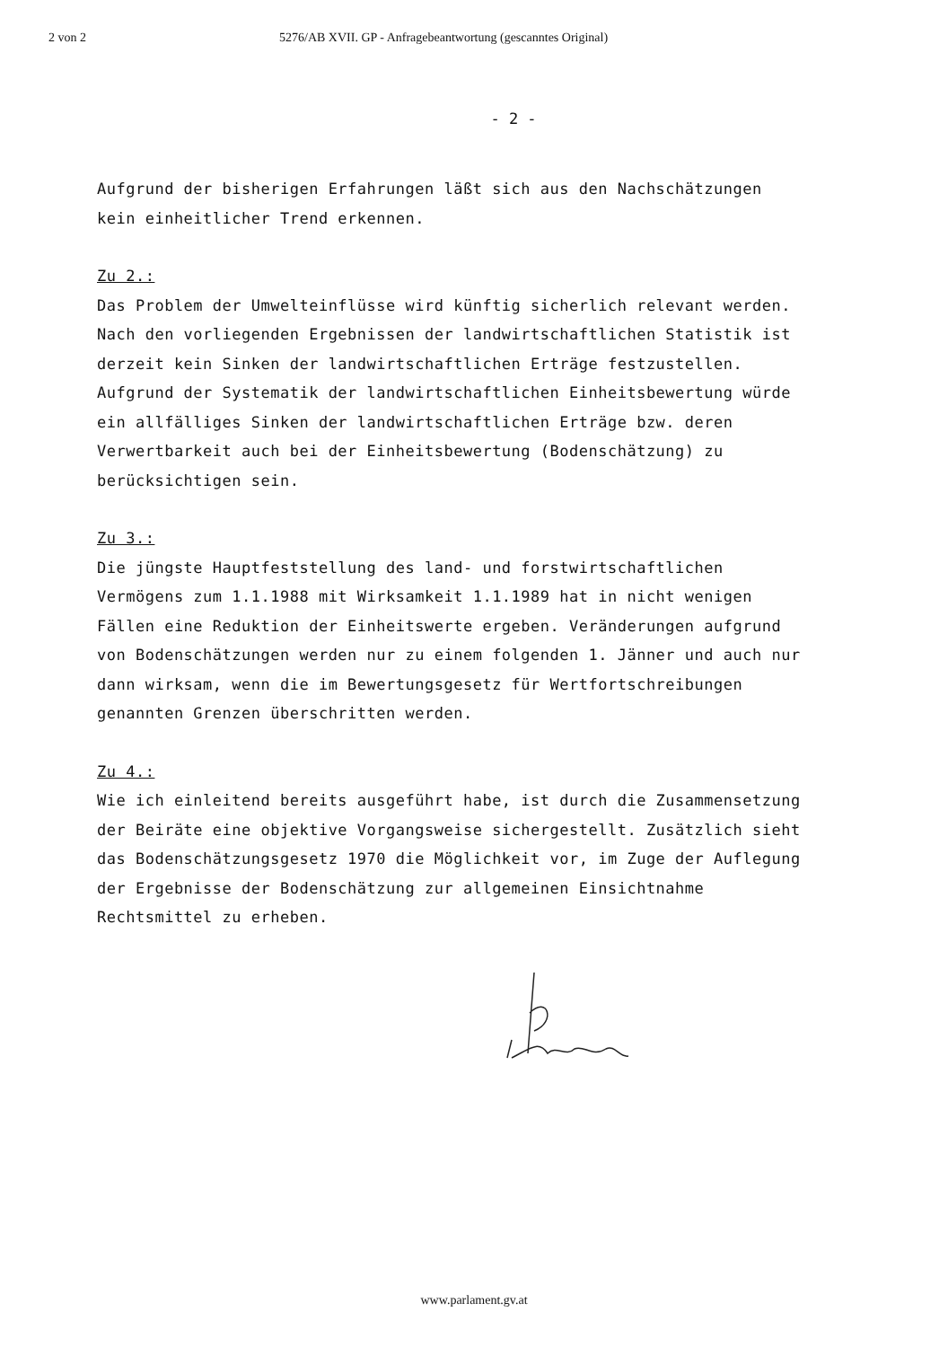2 von 2 5276/AB XVII. GP - Anfragebeantwortung (gescanntes Original)
- 2 -
Aufgrund der bisherigen Erfahrungen läßt sich aus den Nachschätzungen
kein einheitlicher Trend erkennen.
Zu 2.:
Das Problem der Umwelteinflüsse wird künftig sicherlich relevant werden. Nach den vorliegenden Ergebnissen der landwirtschaftlichen Statistik ist derzeit kein Sinken der landwirtschaftlichen Erträge festzustellen. Aufgrund der Systematik der landwirtschaftlichen Einheitsbewertung würde ein allfälliges Sinken der landwirtschaftlichen Erträge bzw. deren Verwertbarkeit auch bei der Einheitsbewertung (Bodenschätzung) zu berücksichtigen sein.
Zu 3.:
Die jüngste Hauptfeststellung des land- und forstwirtschaftlichen Vermögens zum 1.1.1988 mit Wirksamkeit 1.1.1989 hat in nicht wenigen Fällen eine Reduktion der Einheitswerte ergeben. Veränderungen aufgrund von Bodenschätzungen werden nur zu einem folgenden 1. Jänner und auch nur dann wirksam, wenn die im Bewertungsgesetz für Wertfortschreibungen genannten Grenzen überschritten werden.
Zu 4.:
Wie ich einleitend bereits ausgeführt habe, ist durch die Zusammensetzung der Beiräte eine objektive Vorgangsweise sichergestellt. Zusätzlich sieht das Bodenschätzungsgesetz 1970 die Möglichkeit vor, im Zuge der Auflegung der Ergebnisse der Bodenschätzung zur allgemeinen Einsichtnahme Rechtsmittel zu erheben.
www.parlament.gv.at